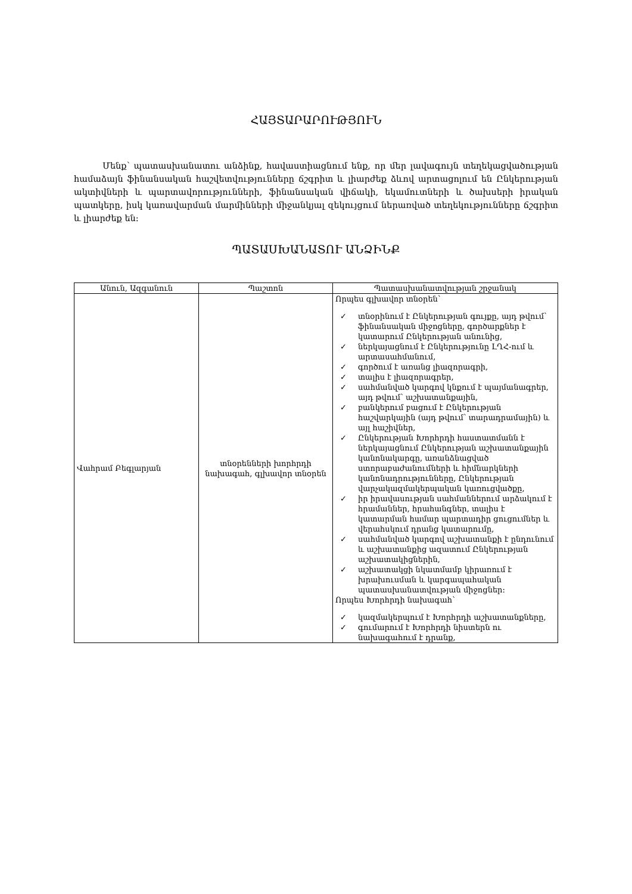ՀԱՅՏԱՐԱՐՈՒԹՅՈՒՆ
Մենք՝ պատասխանատու անձինք, հավաստիացնում ենք, որ մեր լավագույն տեղեկացվածության համաձայն ֆինանսական հաշվետվությունները ճշգրիտ և լիարժեք ձևով արտացոլում են Ընկերության ակտիվների և պարտավորությունների, ֆինանսական վիճակի, եկամուտների և ծախսերի իրական պատկերը, իսկ կառավարման մարմինների միջանկյալ զեկույցում ներառված տեղեկությունները ճշգրիտ և լիարժեք են:
ՊԱՏԱՍԽԱՆԱՏՈՒ ԱՆՁԻՆՔ
| Անուն, Ազգանուն | Պաշտոն | Պատասխանատվության շրջանակ |
| --- | --- | --- |
| Վահրամ Բեգլարյան | տնօրենների խորհրդի նախագահ, գլխավոր տնօրեն | Որպես գլխավոր տնօրեն՝ ✓ տնօրինում է Ընկերության գույքը, այդ թվում՝ ֆինանսական միջոցները, գործարքներ է կատարում Ընկերության անունից, ✓ ներկայացնում է Ընկերությունը ԼՂՀ-ում և արտասահմանում, ✓ գործում է առանց լիազորագրի, ✓ տալիս է լիազորագրեր, ✓ սահմանված կարգով կնքում է պայմանագրեր, այդ թվում՝ աշխատանքային, ✓ բանկերում բացում է Ընկերության հաշվարկային (այդ թվում՝ տարադրամային) և այլ հաշիվներ, ✓ Ընկերության Խորհրդի հաստատմանն է ներկայացնում Ընկերության աշխատանքային կանոնակարգը, առանձնացված ստորաբաժանումների և հիմնարկների կանոնադրությունները, Ընկերության վարչակազմակերպական կառուցվածքը, ✓ իր իրավասության սահմաններում արձակում է հրամաններ, հրահանգներ, տալիս է կատարման համար պարտադիր ցուցումներ և վերահսկում դրանց կատարումը, ✓ սահմանված կարգով աշխատանքի է ընդունում և աշխատանքից ազատում Ընկերության աշխատակիցներին, ✓ աշխատակցի նկատմամբ կիրառում է խրախուսման և կարգապահական պատասխանատվության միջոցներ: Որպես Խորհրդի նախագահ՝ ✓ կազմակերպում է Խորհրդի աշխատանքները, ✓ գումարում է Խորհրդի նիստերն ու նախագահում է դրանք, |